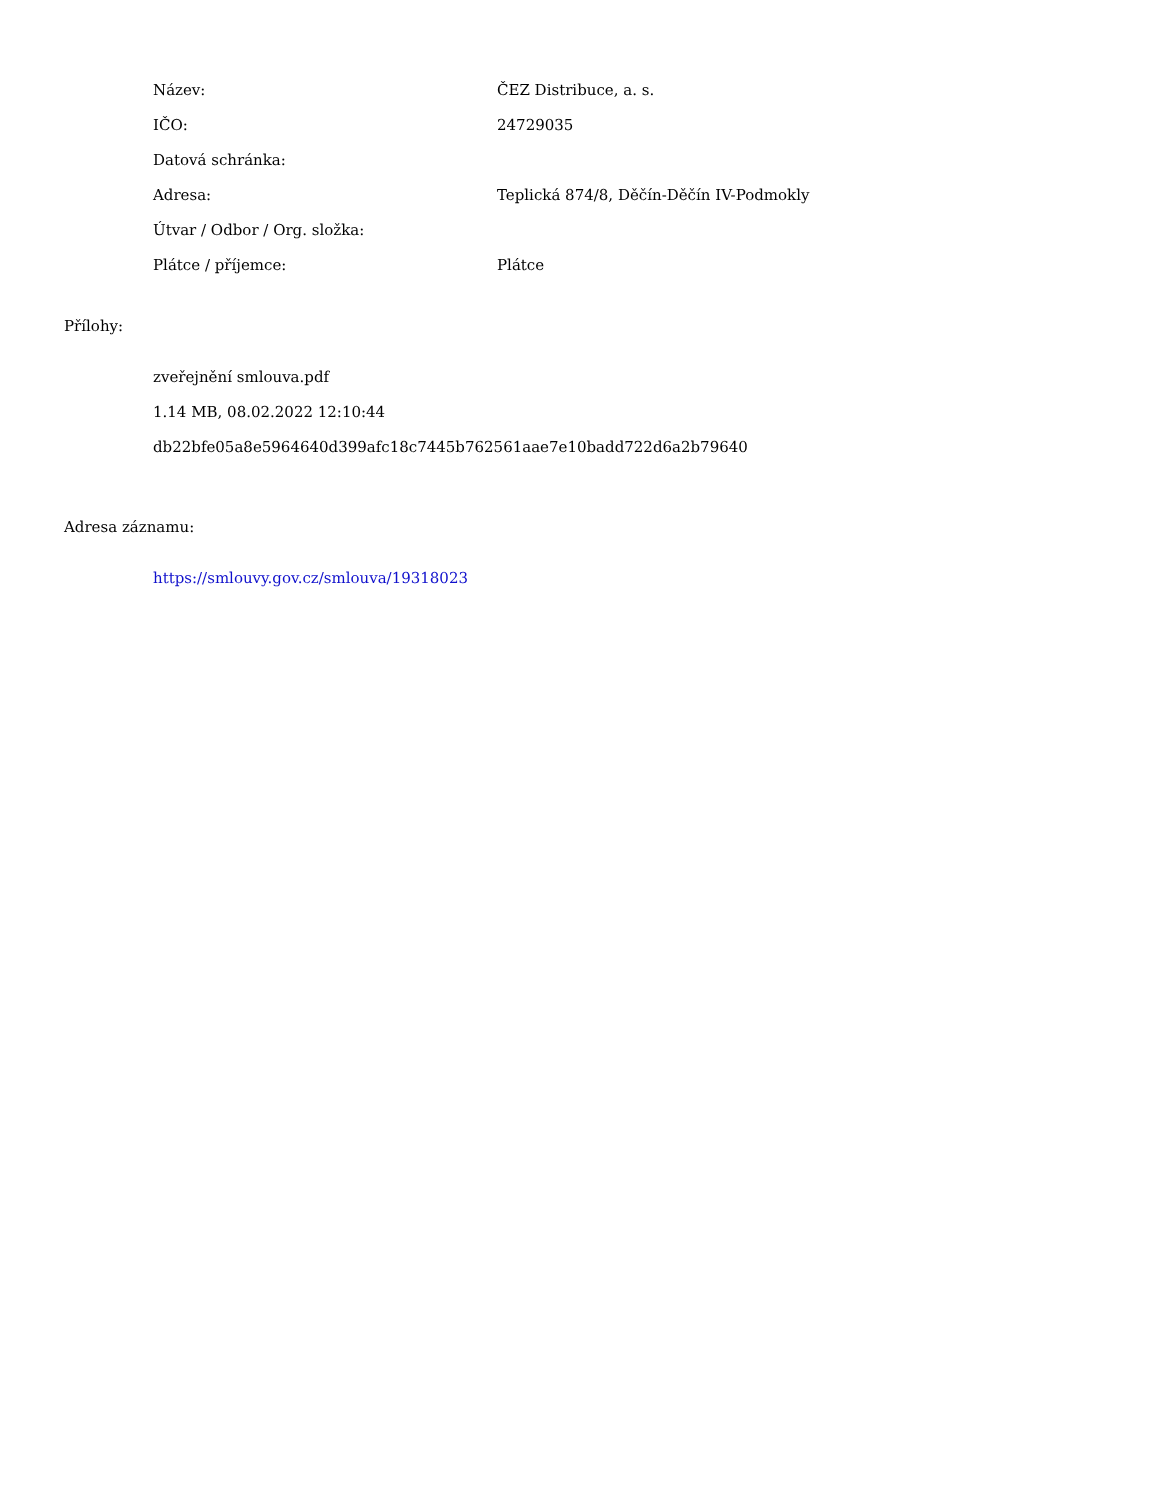| Název: | ČEZ Distribuce, a. s. |
| IČO: | 24729035 |
| Datová schránka: | |
| Adresa: | Teplická 874/8, Děčín-Děčín IV-Podmokly |
| Útvar / Odbor / Org. složka: | |
| Plátce / příjemce: | Plátce |
Přílohy:
zveřejnění smlouva.pdf
1.14 MB, 08.02.2022 12:10:44
db22bfe05a8e5964640d399afc18c7445b762561aae7e10badd722d6a2b79640
Adresa záznamu:
https://smlouvy.gov.cz/smlouva/19318023